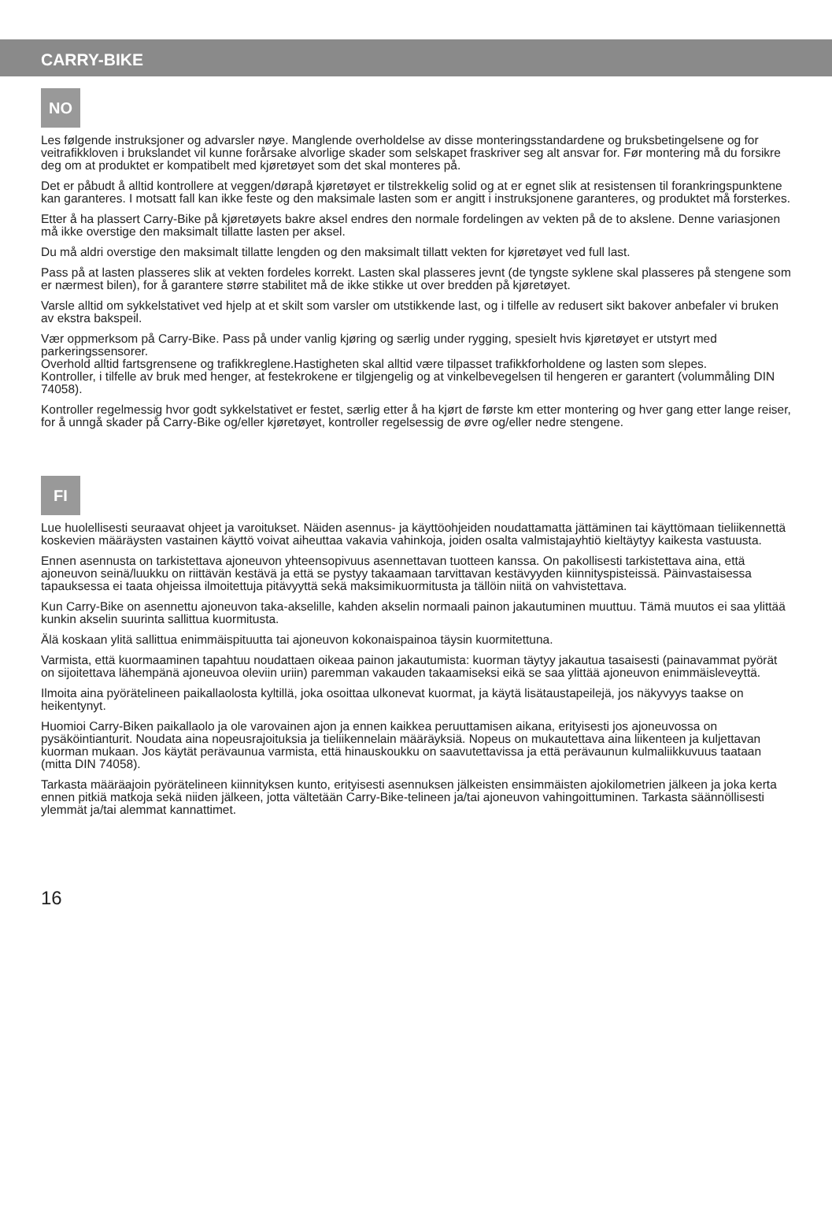CARRY-BIKE
NO
Les følgende instruksjoner og advarsler nøye. Manglende overholdelse av disse monteringsstandardene og bruksbetingelsene og for veitrafikkloven i brukslandet vil kunne forårsake alvorlige skader som selskapet fraskriver seg alt ansvar for. Før montering må du forsikre deg om at produktet er kompatibelt med kjøretøyet som det skal monteres på.
Det er påbudt å alltid kontrollere at veggen/dørapå kjøretøyet er tilstrekkelig solid og at er egnet slik at resistensen til forankringspunktene kan garanteres. I motsatt fall kan ikke feste og den maksimale lasten som er angitt i instruksjonene garanteres, og produktet må forsterkes.
Etter å ha plassert Carry-Bike på kjøretøyets bakre aksel endres den normale fordelingen av vekten på de to akslene. Denne variasjonen må ikke overstige den maksimalt tillatte lasten per aksel.
Du må aldri overstige den maksimalt tillatte lengden og den maksimalt tillatt vekten for kjøretøyet ved full last.
Pass på at lasten plasseres slik at vekten fordeles korrekt. Lasten skal plasseres jevnt (de tyngste syklene skal plasseres på stengene som er nærmest bilen), for å garantere større stabilitet må de ikke stikke ut over bredden på kjøretøyet.
Varsle alltid om sykkelstativet ved hjelp at et skilt som varsler om utstikkende last, og i tilfelle av redusert sikt bakover anbefaler vi bruken av ekstra bakspeil.
Vær oppmerksom på Carry-Bike. Pass på under vanlig kjøring og særlig under rygging, spesielt hvis kjøretøyet er utstyrt med parkeringssensorer.
Overhold alltid fartsgrensene og trafikkreglene.Hastigheten skal alltid være tilpasset trafikkforholdene og lasten som slepes.
Kontroller, i tilfelle av bruk med henger, at festekrokene er tilgjengelig og at vinkelbevegelsen til hengeren er garantert (volummåling DIN 74058).
Kontroller regelmessig hvor godt sykkelstativet er festet, særlig etter å ha kjørt de første km etter montering og hver gang etter lange reiser, for å unngå skader på Carry-Bike og/eller kjøretøyet, kontroller regelsessig de øvre og/eller nedre stengene.
FI
Lue huolellisesti seuraavat ohjeet ja varoitukset. Näiden asennus- ja käyttöohjeiden noudattamatta jättäminen tai käyttömaan tieliikennettä koskevien määräysten vastainen käyttö voivat aiheuttaa vakavia vahinkoja, joiden osalta valmistajayhtiö kieltäytyy kaikesta vastuusta.
Ennen asennusta on tarkistettava ajoneuvon yhteensopivuus asennettavan tuotteen kanssa. On pakollisesti tarkistettava aina, että ajoneuvon seinä/luukku on riittävän kestävä ja että se pystyy takaamaan tarvittavan kestävyyden kiinnityspisteissä. Päinvastaisessa tapauksessa ei taata ohjeissa ilmoitettuja pitävyyttä sekä maksimikuormitusta ja tällöin niitä on vahvistettava.
Kun Carry-Bike on asennettu ajoneuvon taka-akselille, kahden akselin normaali painon jakautuminen muuttuu. Tämä muutos ei saa ylittää kunkin akselin suurinta sallittua kuormitusta.
Älä koskaan ylitä sallittua enimmäispituutta tai ajoneuvon kokonaispainoa täysin kuormitettuna.
Varmista, että kuormaaminen tapahtuu noudattaen oikeaa painon jakautumista: kuorman täytyy jakautua tasaisesti (painavammat pyörät on sijoitettava lähempänä ajoneuvoa oleviin uriin) paremman vakauden takaamiseksi eikä se saa ylittää ajoneuvon enimmäisleveyttä.
Ilmoita aina pyörätelineen paikallaolosta kyltillä, joka osoittaa ulkonevat kuormat, ja käytä lisätaustapeilejä, jos näkyvyys taakse on heikentynyt.
Huomioi Carry-Biken paikallaolo ja ole varovainen ajon ja ennen kaikkea peruuttamisen aikana, erityisesti jos ajoneuvossa on pysäköintianturit. Noudata aina nopeusrajoituksia ja tieliikennelain määräyksiä. Nopeus on mukautettava aina liikenteen ja kuljettavan kuorman mukaan. Jos käytät perävaunua varmista, että hinauskoukku on saavutettavissa ja että perävaunun kulmaliikkuvuus taataan (mitta DIN 74058).
Tarkasta määräajoin pyörätelineen kiinnityksen kunto, erityisesti asennuksen jälkeisten ensimmäisten ajokilometrien jälkeen ja joka kerta ennen pitkiä matkoja sekä niiden jälkeen, jotta vältetään Carry-Bike-telineen ja/tai ajoneuvon vahingoittuminen. Tarkasta säännöllisesti ylemmät ja/tai alemmat kannattimet.
16